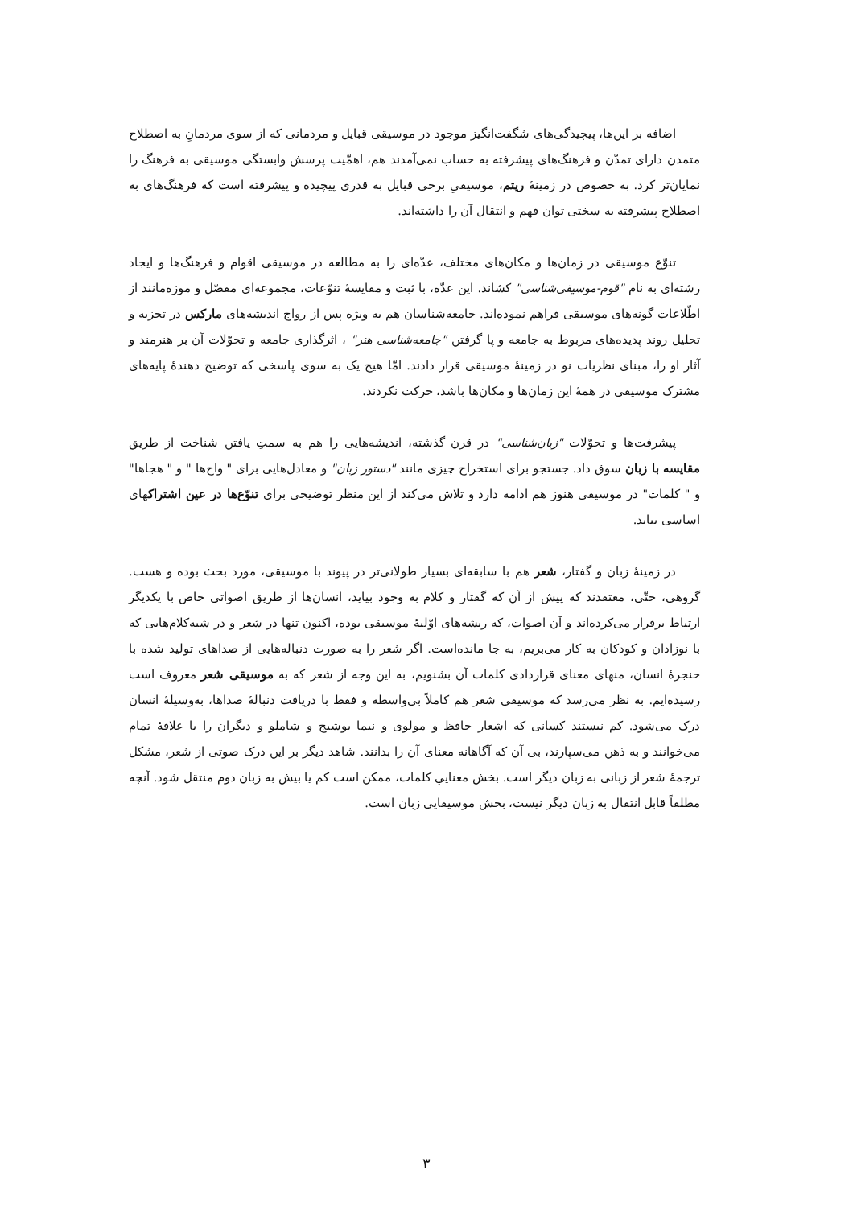اضافه بر این‌ها، پیچیدگی‌های شگفت‌انگیز موجود در موسیقی قبایل و مردمانی که از سوی مردمانِ به اصطلاح متمدن دارای تمدّن و فرهنگ‌های پیشرفته به حساب نمی‌آمدند هم، اهمّیت پرسش وابستگی موسیقی به فرهنگ را نمایان‌تر کرد. به خصوص در زمینهٔ ریتم، موسیقیِ برخی قبایل به قدری پیچیده و پیشرفته است که فرهنگ‌های به اصطلاح پیشرفته به سختی توان فهم و انتقال آن را داشته‌اند.
تنوّع موسیقی در زمان‌ها و مکان‌های مختلف، عدّه‌ای را به مطالعه در موسیقی اقوام و فرهنگ‌ها و ایجاد رشته‌ای به نام "قوم-موسیقی‌شناسی" کشاند. این عدّه، با ثبت و مقایسهٔ تنوّعات، مجموعه‌ای مفصّل و موزه‌مانند از اطّلاعات گونه‌های موسیقی فراهم نموده‌اند. جامعه‌شناسان هم به ویژه پس از رواج اندیشه‌های مارکس در تجزیه و تحلیل روند پدیده‌های مربوط به جامعه و پا گرفتن "جامعه‌شناسی هنر" ، اثرگذاری جامعه و تحوّلات آن بر هنرمند و آثار او را، مبنای نظریات نو در زمینهٔ موسیقی قرار دادند. امّا هیچ یک به سوی پاسخی که توضیح دهندهٔ پایه‌های مشترک موسیقی در همهٔ این زمان‌ها و مکان‌ها باشد، حرکت نکردند.
پیشرفت‌ها و تحوّلات "زبان‌شناسی" در قرن گذشته، اندیشه‌هایی را هم به سمتِ یافتن شناخت از طریق مقایسه با زبان سوق داد. جستجو برای استخراج چیزی مانند "دستور زبان" و معادل‌هایی برای " واج‌ها " و " هجاها" و " کلمات" در موسیقی هنوز هم ادامه دارد و تلاش می‌کند از این منظر توضیحی برای تنوّع‌ها در عین اشتراکهای اساسی بیابد.
در زمینهٔ زبان و گفتار، شعر هم با سابقه‌ای بسیار طولانی‌تر در پیوند با موسیقی، مورد بحث بوده و هست. گروهی، حتّی، معتقدند که پیش از آن که گفتار و کلام به وجود بیاید، انسان‌ها از طریق اصواتی خاص با یکدیگر ارتباط برقرار می‌کرده‌اند و آن اصوات، که ریشه‌های اوّلیهٔ موسیقی بوده، اکنون تنها در شعر و در شبه‌کلام‌هایی که با نوزادان و کودکان به کار می‌بریم، به جا مانده‌است. اگر شعر را به صورت دنباله‌هایی از صداهای تولید شده با حنجرهٔ انسان، منهای معنای قراردادی کلمات آن بشنویم، به این وجه از شعر که به موسیقی شعر معروف است رسیده‌ایم. به نظر می‌رسد که موسیقی شعر هم کاملاً بی‌واسطه و فقط با دریافت دنبالهٔ صداها، به‌وسیلهٔ انسان درک می‌شود. کم نیستند کسانی که اشعار حافظ و مولوی و نیما یوشیج و شاملو و دیگران را با علاقهٔ تمام می‌خوانند و به ذهن می‌سپارند، بی آن که آگاهانه معنای آن را بدانند. شاهد دیگر بر این درک صوتی از شعر، مشکل ترجمهٔ شعر از زبانی به زبان دیگر است. بخش معناییِ کلمات، ممکن است کم یا بیش به زبان دوم منتقل شود. آنچه مطلقاً قابل انتقال به زبان دیگر نیست، بخش موسیقایی زبان است.
۳